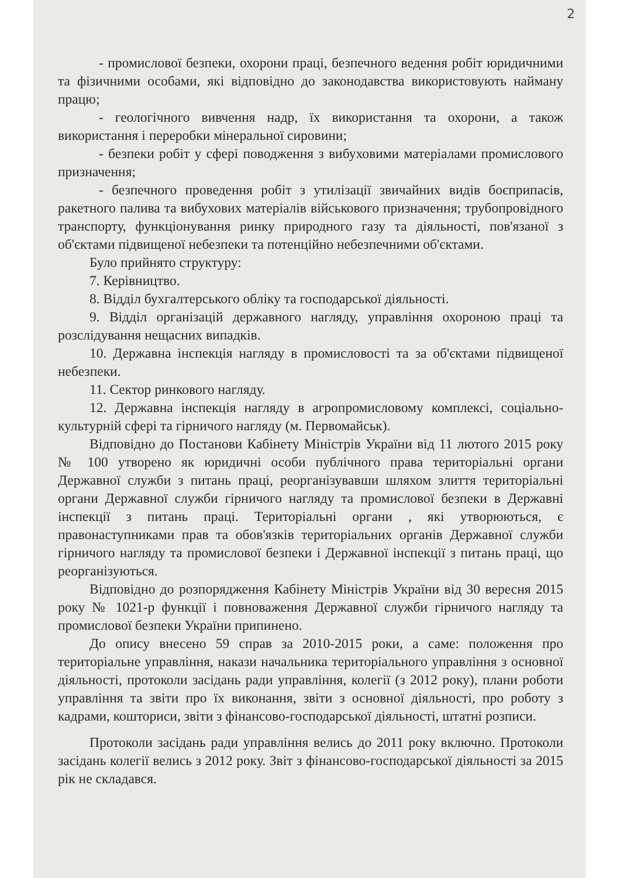2
- промислової безпеки, охорони праці, безпечного ведення робіт юридичними та фізичними особами, які відповідно до законодавства використовують найману працю;
- геологічного вивчення надр, їх використання та охорони, а також використання і переробки мінеральної сировини;
- безпеки робіт у сфері поводження з вибуховими матеріалами промислового призначення;
- безпечного проведення робіт з утилізації звичайних видів боєприпасів, ракетного палива та вибухових матеріалів військового призначення; трубопровідного транспорту, функціонування ринку природного газу та діяльності, пов'язаної з об'єктами підвищеної небезпеки та потенційно небезпечними об'єктами.
Було прийнято структуру:
7. Керівництво.
8. Відділ бухгалтерського обліку та господарської діяльності.
9. Відділ організацій державного нагляду, управління охороною праці та розслідування нещасних випадків.
10. Державна інспекція нагляду в промисловості та за об'єктами підвищеної небезпеки.
11. Сектор ринкового нагляду.
12. Державна інспекція нагляду в агропромисловому комплексі, соціально-культурній сфері та гірничого нагляду (м. Первомайськ).
Відповідно до Постанови Кабінету Міністрів України від 11 лютого 2015 року № 100 утворено як юридичні особи публічного права територіальні органи Державної служби з питань праці, реорганізувавши шляхом злиття територіальні органи Державної служби гірничого нагляду та промислової безпеки в Державні інспекції з питань праці. Територіальні органи , які утворюються, є правонаступниками прав та обов'язків територіальних органів Державної служби гірничого нагляду та промислової безпеки і Державної інспекції з питань праці, що реорганізуються.
Відповідно до розпорядження Кабінету Міністрів України від 30 вересня 2015 року № 1021-р функції і повноваження Державної служби гірничого нагляду та промислової безпеки України припинено.
До опису внесено 59 справ за 2010-2015 роки, а саме: положення про територіальне управління, накази начальника територіального управління з основної діяльності, протоколи засідань ради управління, колегії (з 2012 року), плани роботи управління та звіти про їх виконання, звіти з основної діяльності, про роботу з кадрами, кошториси, звіти з фінансово-господарської діяльності, штатні розписи.
Протоколи засідань ради управління велись до 2011 року включно. Протоколи засідань колегії велись з 2012 року. Звіт з фінансово-господарської діяльності за 2015 рік не складався.